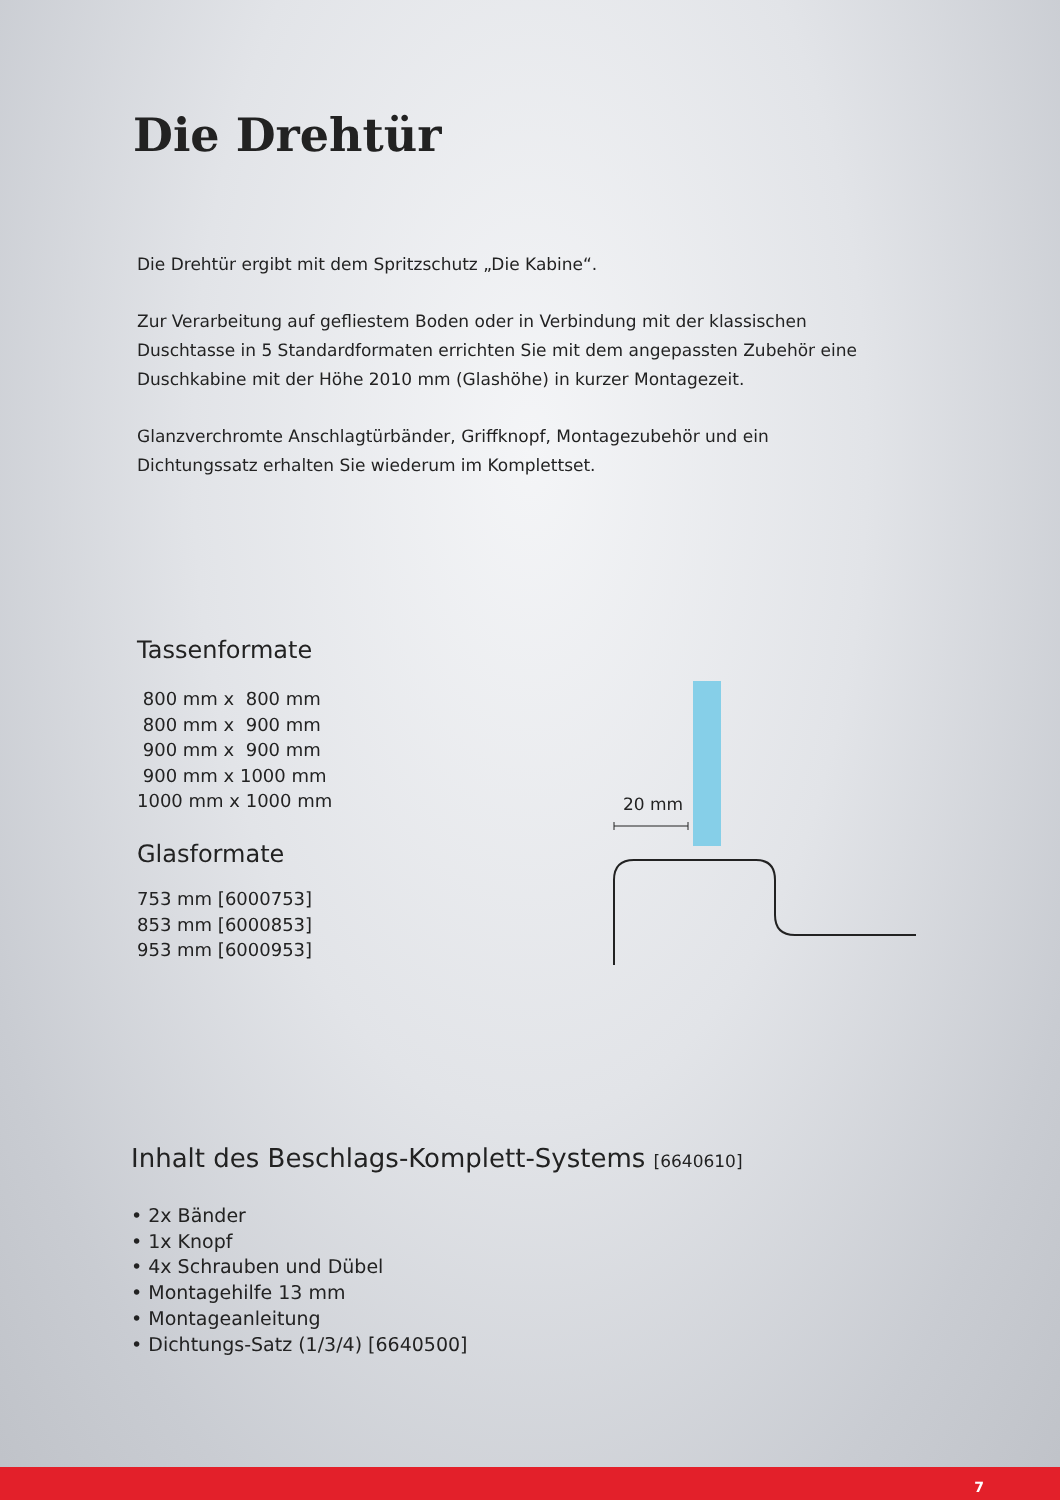Die Drehtür
Die Drehtür ergibt mit dem Spritzschutz „Die Kabine“.
Zur Verarbeitung auf gefliestem Boden oder in Verbindung mit der klassischen Duschtasse in 5 Standardformaten errichten Sie mit dem angepassten Zubehör eine Duschkabine mit der Höhe 2010 mm (Glashöhe) in kurzer Montagezeit.
Glanzverchromte Anschlagtürbänder, Griffknopf, Montagezubehör und ein Dichtungssatz erhalten Sie wiederum im Komplettset.
Tassenformate
800 mm x 800 mm
800 mm x 900 mm
900 mm x 900 mm
900 mm x 1000 mm
1000 mm x 1000 mm
Glasformate
753 mm [6000753]
853 mm [6000853]
953 mm [6000953]
20 mm
Inhalt des Beschlags-Komplett-Systems [6640610]
• 2x Bänder
• 1x Knopf
• 4x Schrauben und Dübel
• Montagehilfe 13 mm
• Montageanleitung
• Dichtungs-Satz (1/3/4) [6640500]
7